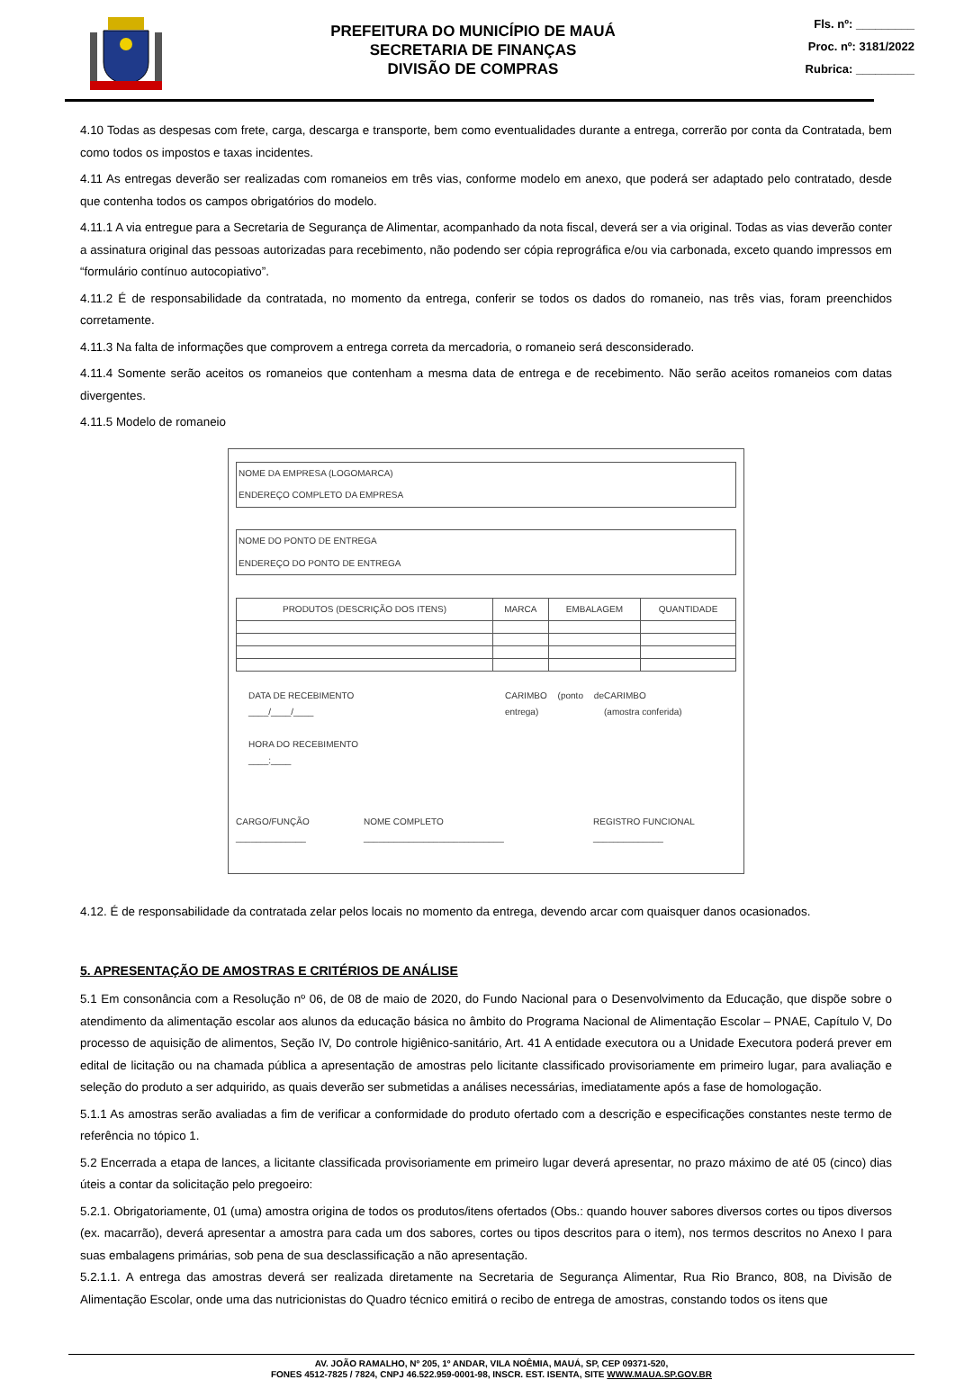PREFEITURA DO MUNICÍPIO DE MAUÁ
SECRETARIA DE FINANÇAS
DIVISÃO DE COMPRAS
Fls. nº: _________
Proc. nº: 3181/2022
Rubrica: _________
4.10 Todas as despesas com frete, carga, descarga e transporte, bem como eventualidades durante a entrega, correrão por conta da Contratada, bem como todos os impostos e taxas incidentes.
4.11 As entregas deverão ser realizadas com romaneios em três vias, conforme modelo em anexo, que poderá ser adaptado pelo contratado, desde que contenha todos os campos obrigatórios do modelo.
4.11.1 A via entregue para a Secretaria de Segurança de Alimentar, acompanhado da nota fiscal, deverá ser a via original. Todas as vias deverão conter a assinatura original das pessoas autorizadas para recebimento, não podendo ser cópia reprográfica e/ou via carbonada, exceto quando impressos em “formulário contínuo autocopiativo”.
4.11.2 É de responsabilidade da contratada, no momento da entrega, conferir se todos os dados do romaneio, nas três vias, foram preenchidos corretamente.
4.11.3 Na falta de informações que comprovem a entrega correta da mercadoria, o romaneio será desconsiderado.
4.11.4 Somente serão aceitos os romaneios que contenham a mesma data de entrega e de recebimento. Não serão aceitos romaneios com datas divergentes.
4.11.5 Modelo de romaneio
| NOME DA EMPRESA (LOGOMARCA) ENDEREÇO COMPLETO DA EMPRESA |
| NOME DO PONTO DE ENTREGA ENDEREÇO DO PONTO DE ENTREGA |
| PRODUTOS (DESCRIÇÃO DOS ITENS) | MARCA | EMBALAGEM | QUANTIDADE |
DATA DE RECEBIMENTO
____/____/____
HORA DO RECEBIMENTO
____:____
CARIMBO (ponto de entrega)
CARIMBO
(amostra conferida)
CARGO/FUNÇÃO
______________
NOME COMPLETO
____________________________
REGISTRO FUNCIONAL
______________
4.12. É de responsabilidade da contratada zelar pelos locais no momento da entrega, devendo arcar com quaisquer danos ocasionados.
5. APRESENTAÇÃO DE AMOSTRAS E CRITÉRIOS DE ANÁLISE
5.1 Em consonância com a Resolução nº 06, de 08 de maio de 2020, do Fundo Nacional para o Desenvolvimento da Educação, que dispõe sobre o atendimento da alimentação escolar aos alunos da educação básica no âmbito do Programa Nacional de Alimentação Escolar – PNAE, Capítulo V, Do processo de aquisição de alimentos, Seção IV, Do controle higiênico-sanitário, Art. 41 A entidade executora ou a Unidade Executora poderá prever em edital de licitação ou na chamada pública a apresentação de amostras pelo licitante classificado provisoriamente em primeiro lugar, para avaliação e seleção do produto a ser adquirido, as quais deverão ser submetidas a análises necessárias, imediatamente após a fase de homologação.
5.1.1 As amostras serão avaliadas a fim de verificar a conformidade do produto ofertado com a descrição e especificações constantes neste termo de referência no tópico 1.
5.2 Encerrada a etapa de lances, a licitante classificada provisoriamente em primeiro lugar deverá apresentar, no prazo máximo de até 05 (cinco) dias úteis a contar da solicitação pelo pregoeiro:
5.2.1. Obrigatoriamente, 01 (uma) amostra origina de todos os produtos/itens ofertados (Obs.: quando houver sabores diversos cortes ou tipos diversos (ex. macarrão), deverá apresentar a amostra para cada um dos sabores, cortes ou tipos descritos para o item), nos termos descritos no Anexo I para suas embalagens primárias, sob pena de sua desclassificação a não apresentação.
5.2.1.1. A entrega das amostras deverá ser realizada diretamente na Secretaria de Segurança Alimentar, Rua Rio Branco, 808, na Divisão de Alimentação Escolar, onde uma das nutricionistas do Quadro técnico emitirá o recibo de entrega de amostras, constando todos os itens que
AV. JOÃO RAMALHO, Nº 205, 1º ANDAR, VILA NOÊMIA, MAUÁ, SP, CEP 09371-520,
FONES 4512-7825 / 7824, CNPJ 46.522.959-0001-98, INSCR. EST. ISENTA, SITE WWW.MAUA.SP.GOV.BR